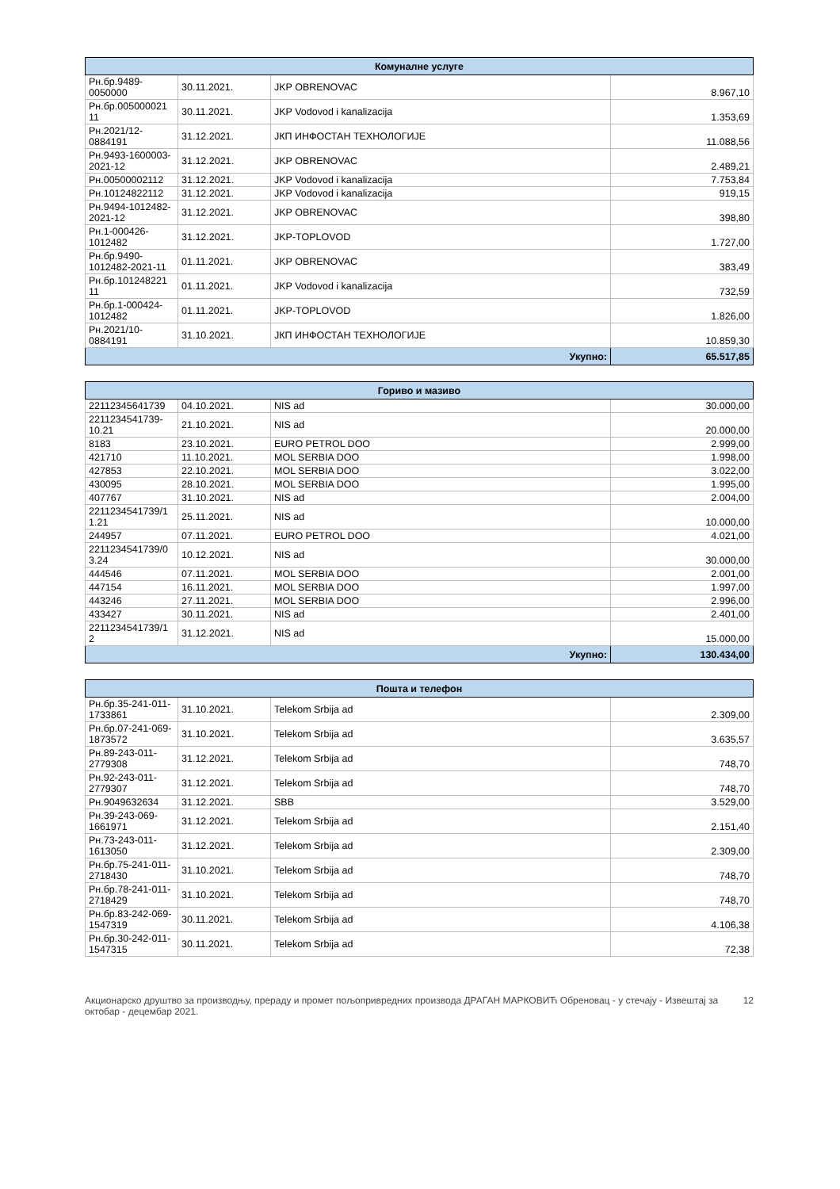| Комуналне услуге | | | |
| --- | --- | --- | --- |
| Рн.бр.9489-0050000 | 30.11.2021. | JKP OBRENOVAC | 8.967,10 |
| Рн.бр.005000021 11 | 30.11.2021. | JKP Vodovod i kanalizacija | 1.353,69 |
| Рн.2021/12-0884191 | 31.12.2021. | ЈКП ИНФОСТАН ТЕХНОЛОГИЈЕ | 11.088,56 |
| Рн.9493-1600003-2021-12 | 31.12.2021. | JKP OBRENOVAC | 2.489,21 |
| Рн.00500002112 | 31.12.2021. | JKP Vodovod i kanalizacija | 7.753,84 |
| Рн.10124822112 | 31.12.2021. | JKP Vodovod i kanalizacija | 919,15 |
| Рн.9494-1012482-2021-12 | 31.12.2021. | JKP OBRENOVAC | 398,80 |
| Рн.1-000426-1012482 | 31.12.2021. | JKP-TOPLOVOD | 1.727,00 |
| Рн.бр.9490-1012482-2021-11 | 01.11.2021. | JKP OBRENOVAC | 383,49 |
| Рн.бр.101248221 11 | 01.11.2021. | JKP Vodovod i kanalizacija | 732,59 |
| Рн.бр.1-000424-1012482 | 01.11.2021. | JKP-TOPLOVOD | 1.826,00 |
| Рн.2021/10-0884191 | 31.10.2021. | ЈКП ИНФОСТАН ТЕХНОЛОГИЈЕ | 10.859,30 |
| Укупно: | | | 65.517,85 |
| Гориво и мазиво | | | |
| --- | --- | --- | --- |
| 22112345641739 | 04.10.2021. | NIS ad | 30.000,00 |
| 2211234541739-10.21 | 21.10.2021. | NIS ad | 20.000,00 |
| 8183 | 23.10.2021. | EURO PETROL DOO | 2.999,00 |
| 421710 | 11.10.2021. | MOL SERBIA DOO | 1.998,00 |
| 427853 | 22.10.2021. | MOL SERBIA DOO | 3.022,00 |
| 430095 | 28.10.2021. | MOL SERBIA DOO | 1.995,00 |
| 407767 | 31.10.2021. | NIS ad | 2.004,00 |
| 2211234541739/1 1.21 | 25.11.2021. | NIS ad | 10.000,00 |
| 244957 | 07.11.2021. | EURO PETROL DOO | 4.021,00 |
| 2211234541739/0 3.24 | 10.12.2021. | NIS ad | 30.000,00 |
| 444546 | 07.11.2021. | MOL SERBIA DOO | 2.001,00 |
| 447154 | 16.11.2021. | MOL SERBIA DOO | 1.997,00 |
| 443246 | 27.11.2021. | MOL SERBIA DOO | 2.996,00 |
| 433427 | 30.11.2021. | NIS ad | 2.401,00 |
| 2211234541739/1 2 | 31.12.2021. | NIS ad | 15.000,00 |
| Укупно: | | | 130.434,00 |
| Пошта и телефон | | | |
| --- | --- | --- | --- |
| Рн.бр.35-241-011-1733861 | 31.10.2021. | Telekom Srbija ad | 2.309,00 |
| Рн.бр.07-241-069-1873572 | 31.10.2021. | Telekom Srbija ad | 3.635,57 |
| Рн.89-243-011-2779308 | 31.12.2021. | Telekom Srbija ad | 748,70 |
| Рн.92-243-011-2779307 | 31.12.2021. | Telekom Srbija ad | 748,70 |
| Рн.9049632634 | 31.12.2021. | SBB | 3.529,00 |
| Рн.39-243-069-1661971 | 31.12.2021. | Telekom Srbija ad | 2.151,40 |
| Рн.73-243-011-1613050 | 31.12.2021. | Telekom Srbija ad | 2.309,00 |
| Рн.бр.75-241-011-2718430 | 31.10.2021. | Telekom Srbija ad | 748,70 |
| Рн.бр.78-241-011-2718429 | 31.10.2021. | Telekom Srbija ad | 748,70 |
| Рн.бр.83-242-069-1547319 | 30.11.2021. | Telekom Srbija ad | 4.106,38 |
| Рн.бр.30-242-011-1547315 | 30.11.2021. | Telekom Srbija ad | 72,38 |
Акционарско друштво за производњу, прераду и промет пољопривредних производа ДРАГАН МАРКОВИЋ Обреновац - у стечају - Извештај за октобар - децембар 2021.
12